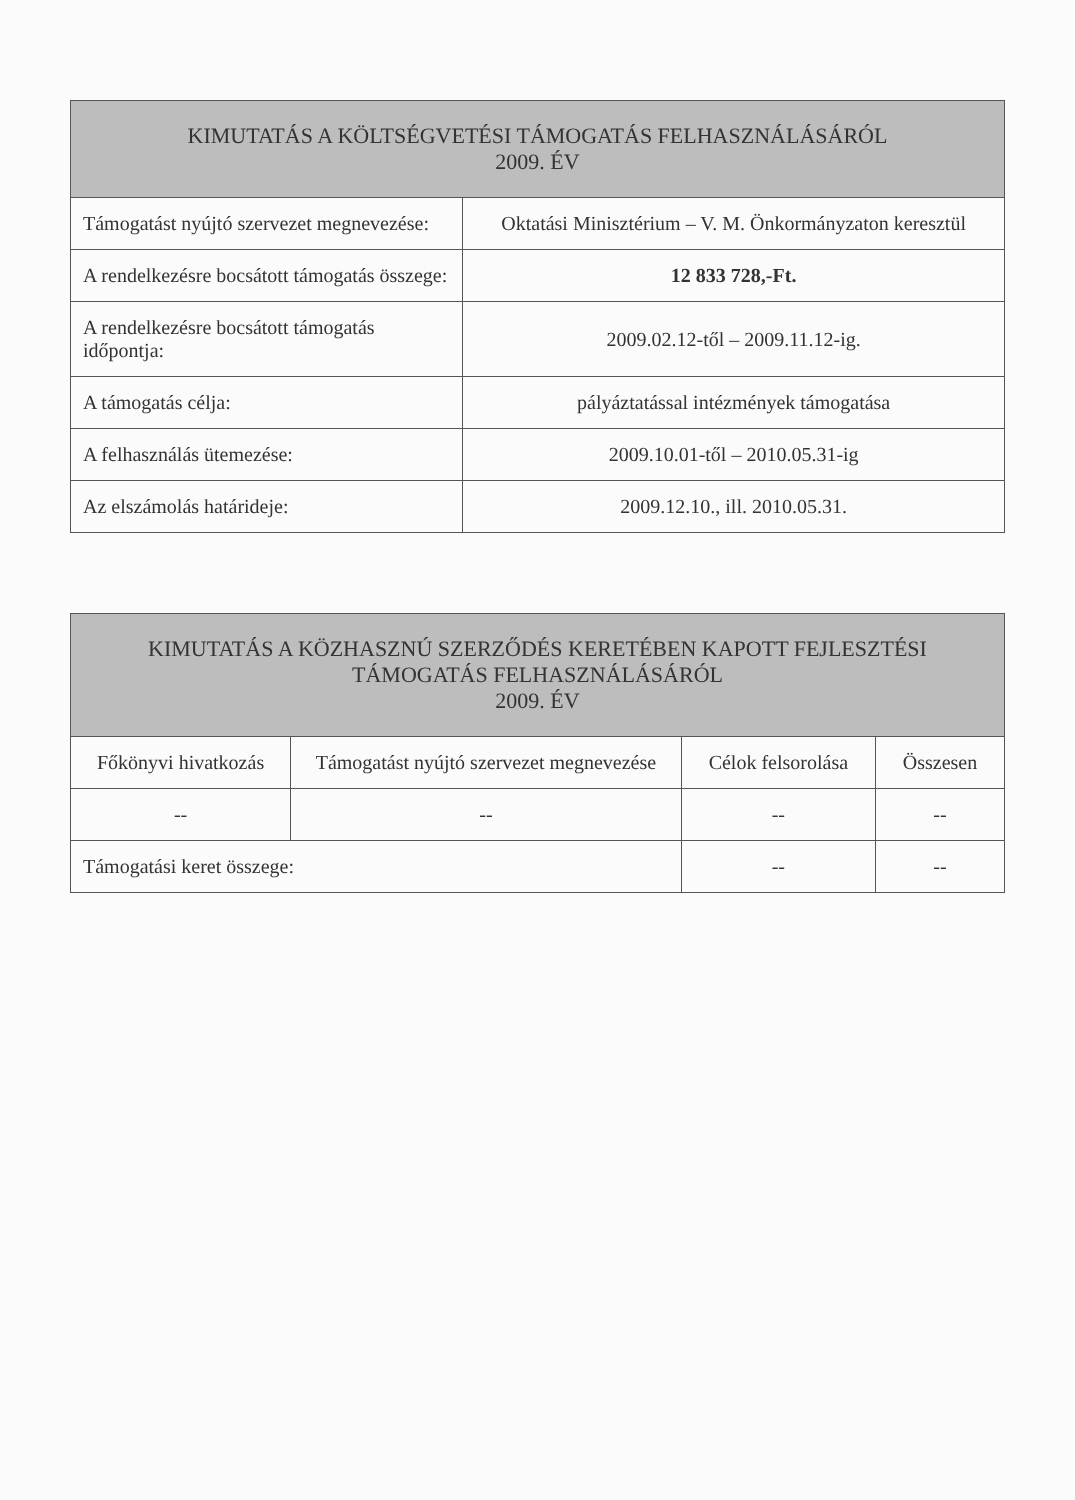| KIMUTATÁS A KÖLTSÉGVETÉSI TÁMOGATÁS FELHASZNÁLÁSÁRÓL 2009. ÉV | |
| --- | --- |
| Támogatást nyújtó szervezet megnevezése: | Oktatási Minisztérium – V. M. Önkormányzaton keresztül |
| A rendelkezésre bocsátott támogatás összege: | 12 833 728,-Ft. |
| A rendelkezésre bocsátott támogatás időpontja: | 2009.02.12-től – 2009.11.12-ig. |
| A támogatás célja: | pályáztatással intézmények támogatása |
| A felhasználás ütemezése: | 2009.10.01-től – 2010.05.31-ig |
| Az elszámolás határideje: | 2009.12.10., ill. 2010.05.31. |
| KIMUTATÁS A KÖZHASZNÚ SZERZŐDÉS KERETÉBEN KAPOTT FEJLESZTÉSI TÁMOGATÁS FELHASZNÁLÁSÁRÓL 2009. ÉV | | | |
| --- | --- | --- | --- |
| Főkönyvi hivatkozás | Támogatást nyújtó szervezet megnevezése | Célok felsorolása | Összesen |
| -- | -- | -- | -- |
| Támogatási keret összege: | | -- | -- |